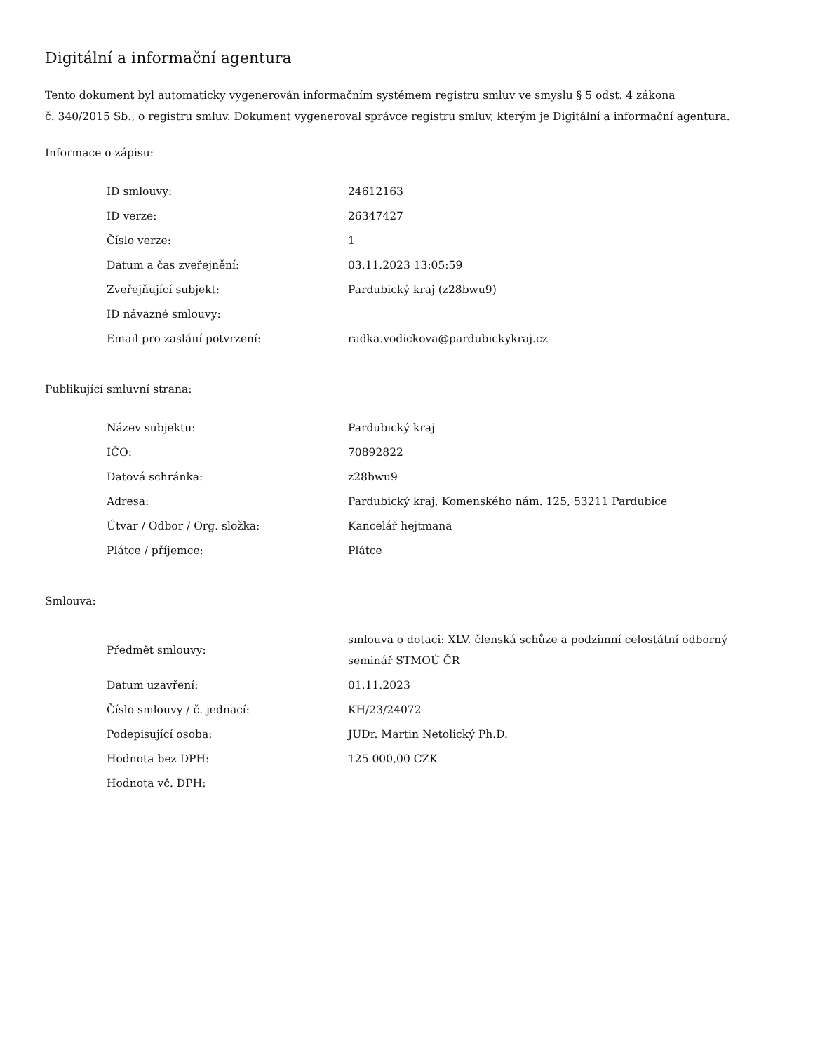Digitální a informační agentura
Tento dokument byl automaticky vygenerován informačním systémem registru smluv ve smyslu § 5 odst. 4 zákona
č. 340/2015 Sb., o registru smluv. Dokument vygeneroval správce registru smluv, kterým je Digitální a informační agentura.
Informace o zápisu:
| ID smlouvy: | 24612163 |
| ID verze: | 26347427 |
| Číslo verze: | 1 |
| Datum a čas zveřejnění: | 03.11.2023 13:05:59 |
| Zveřejňující subjekt: | Pardubický kraj (z28bwu9) |
| ID návazné smlouvy: | |
| Email pro zaslání potvrzení: | radka.vodickova@pardubickykraj.cz |
Publikující smluvní strana:
| Název subjektu: | Pardubický kraj |
| IČO: | 70892822 |
| Datová schránka: | z28bwu9 |
| Adresa: | Pardubický kraj, Komenského nám. 125, 53211 Pardubice |
| Útvar / Odbor / Org. složka: | Kancelář hejtmana |
| Plátce / příjemce: | Plátce |
Smlouva:
| Předmět smlouvy: | smlouva o dotaci: XLV. členská schůze a podzimní celostátní odborný seminář STMOÚ ČR |
| Datum uzavření: | 01.11.2023 |
| Číslo smlouvy / č. jednací: | KH/23/24072 |
| Podepisující osoba: | JUDr. Martin Netolický Ph.D. |
| Hodnota bez DPH: | 125 000,00 CZK |
| Hodnota vč. DPH: | |